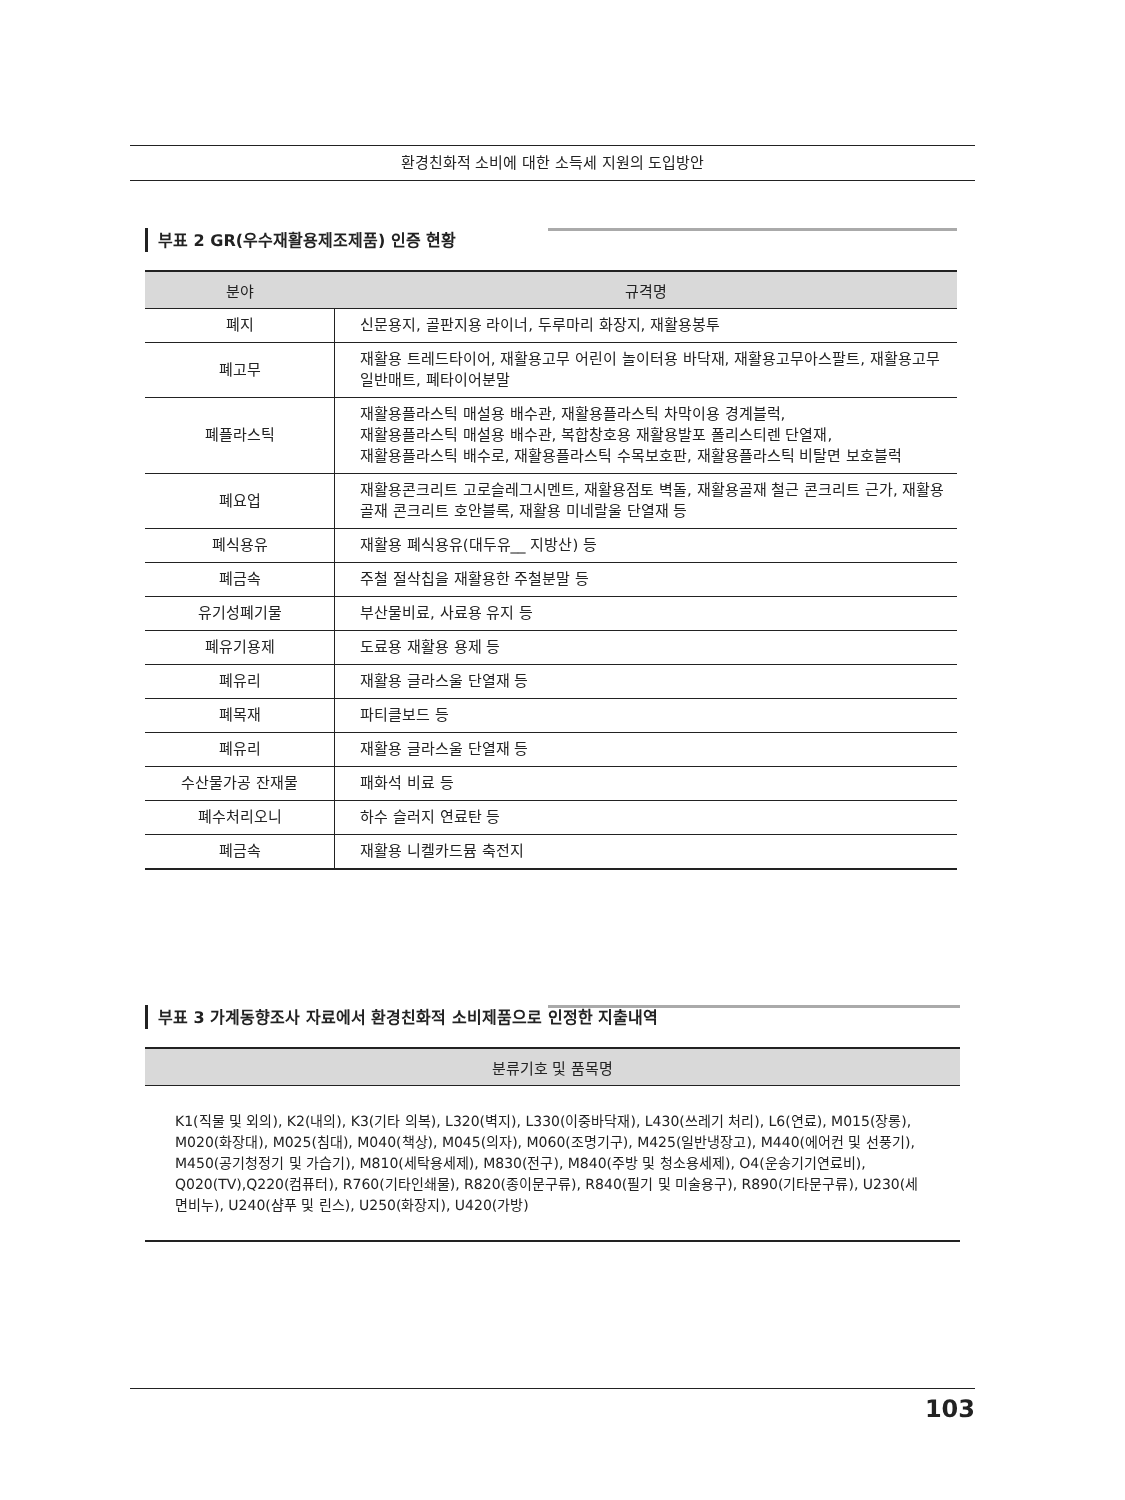환경친화적 소비에 대한 소득세 지원의 도입방안
부표 2 GR(우수재활용제조제품) 인증 현황
| 분야 | 규격명 |
| --- | --- |
| 폐지 | 신문용지, 골판지용 라이너, 두루마리 화장지, 재활용봉투 |
| 폐고무 | 재활용 트레드타이어, 재활용고무 어린이 놀이터용 바닥재, 재활용고무아스팔트, 재활용고무 일반매트, 폐타이어분말 |
| 폐플라스틱 | 재활용플라스틱 매설용 배수관, 재활용플라스틱 차막이용 경계블럭, 재활용플라스틱 매설용 배수관, 복합창호용 재활용발포 폴리스티렌 단열재, 재활용플라스틱 배수로, 재활용플라스틱 수목보호판, 재활용플라스틱 비탈면 보호블럭 |
| 폐요업 | 재활용콘크리트 고로슬레그시멘트, 재활용점토 벽돌, 재활용골재 철근 콘크리트 근가, 재활용골재 콘크리트 호안블록, 재활용 미네랄울 단열재 등 |
| 폐식용유 | 재활용 폐식용유(대두유__ 지방산) 등 |
| 폐금속 | 주철 절삭칩을 재활용한 주철분말 등 |
| 유기성폐기물 | 부산물비료, 사료용 유지 등 |
| 폐유기용제 | 도료용 재활용 용제 등 |
| 폐유리 | 재활용 글라스울 단열재 등 |
| 폐목재 | 파티클보드 등 |
| 폐유리 | 재활용 글라스울 단열재 등 |
| 수산물가공 잔재물 | 패화석 비료 등 |
| 폐수처리오니 | 하수 슬러지 연료탄 등 |
| 폐금속 | 재활용 니켈카드뮴 축전지 |
부표 3 가계동향조사 자료에서 환경친화적 소비제품으로 인정한 지출내역
| 분류기호 및 품목명 |
| --- |
| K1(직물 및 외의), K2(내의), K3(기타 의복), L320(벽지), L330(이중바닥재), L430(쓰레기 처리), L6(연료), M015(장롱), M020(화장대), M025(침대), M040(책상), M045(의자), M060(조명기구), M425(일반냉장고), M440(에어컨 및 선풍기), M450(공기청정기 및 가습기), M810(세탁용세제), M830(전구), M840(주방 및 청소용세제), O4(운송기기연료비), Q020(TV),Q220(컴퓨터), R760(기타인쇄물), R820(종이문구류), R840(필기 및 미술용구), R890(기타문구류), U230(세면비누), U240(샴푸 및 린스), U250(화장지), U420(가방) |
103